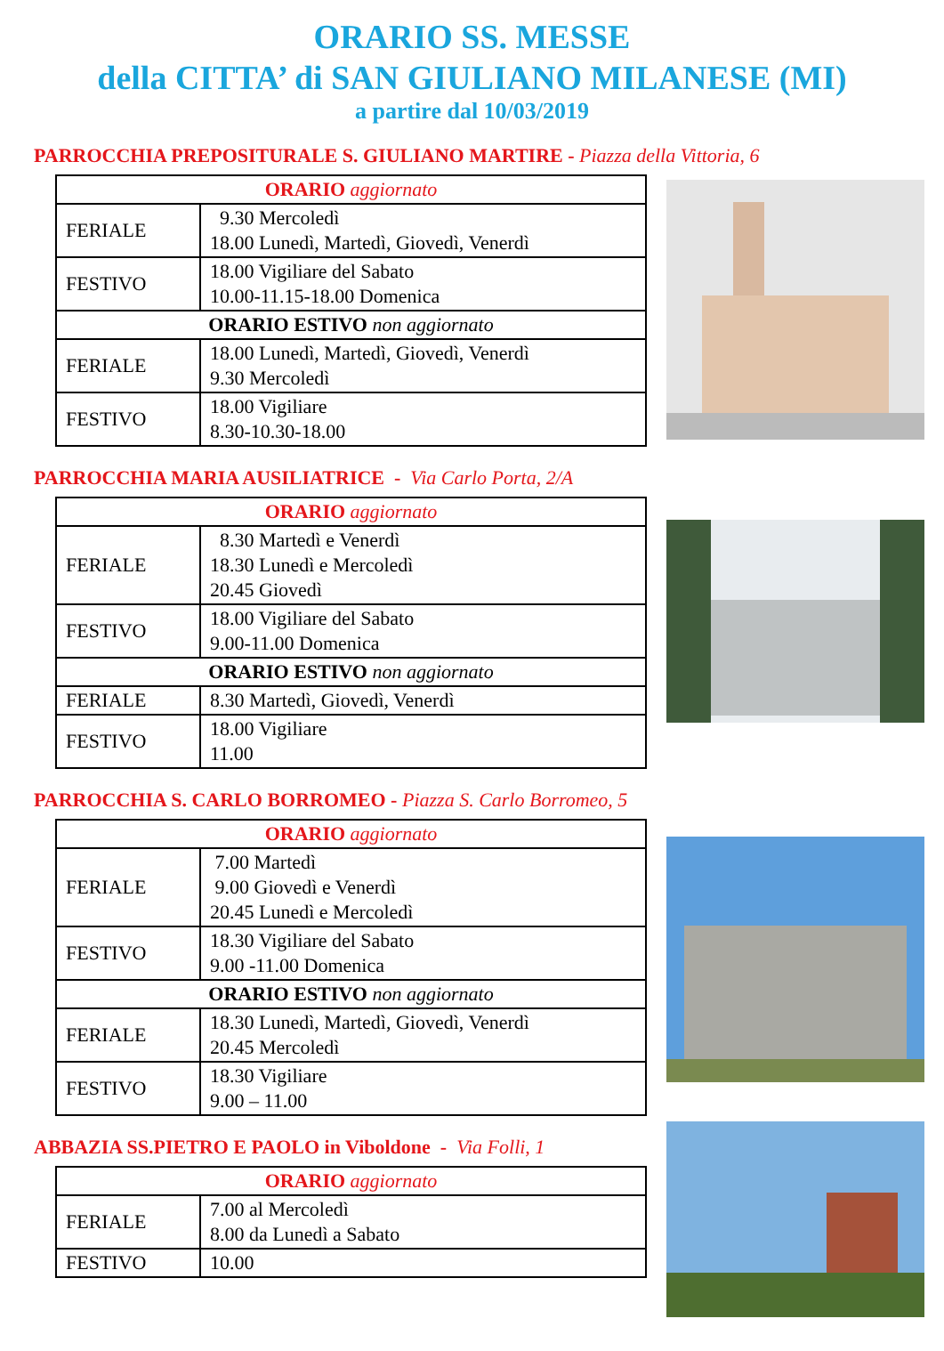ORARIO SS. MESSE
della CITTA’ di SAN GIULIANO MILANESE (MI)
a partire dal 10/03/2019
PARROCCHIA PREPOSITURALE S. GIULIANO MARTIRE - Piazza della Vittoria, 6
| ORARIO aggiornato | |
| FERIALE | 9.30 Mercoledì 18.00 Lunedì, Martedì, Giovedì, Venerdì |
| FESTIVO | 18.00 Vigiliare del Sabato 10.00-11.15-18.00 Domenica |
| ORARIO ESTIVO non aggiornato | |
| FERIALE | 18.00 Lunedì, Martedì, Giovedì, Venerdì 9.30 Mercoledì |
| FESTIVO | 18.00 Vigiliare 8.30-10.30-18.00 |
PARROCCHIA MARIA AUSILIATRICE - Via Carlo Porta, 2/A
| ORARIO aggiornato | |
| FERIALE | 8.30 Martedì e Venerdì 18.30 Lunedì e Mercoledì 20.45 Giovedì |
| FESTIVO | 18.00 Vigiliare del Sabato 9.00-11.00 Domenica |
| ORARIO ESTIVO non aggiornato | |
| FERIALE | 8.30 Martedì, Giovedì, Venerdì |
| FESTIVO | 18.00 Vigiliare 11.00 |
PARROCCHIA S. CARLO BORROMEO - Piazza S. Carlo Borromeo, 5
| ORARIO aggiornato | |
| FERIALE | 7.00 Martedì 9.00 Giovedì e Venerdì 20.45 Lunedì e Mercoledì |
| FESTIVO | 18.30 Vigiliare del Sabato 9.00 -11.00 Domenica |
| ORARIO ESTIVO non aggiornato | |
| FERIALE | 18.30 Lunedì, Martedì, Giovedì, Venerdì 20.45 Mercoledì |
| FESTIVO | 18.30 Vigiliare 9.00 – 11.00 |
ABBAZIA SS.PIETRO E PAOLO in Viboldone - Via Folli, 1
| ORARIO aggiornato | |
| FERIALE | 7.00 al Mercoledì 8.00 da Lunedì a Sabato |
| FESTIVO | 10.00 |